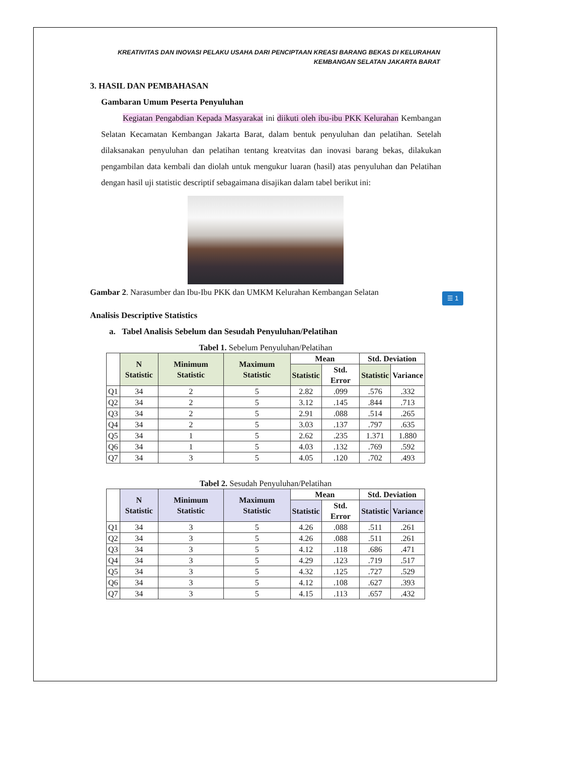KREATIVITAS DAN INOVASI PELAKU USAHA DARI PENCIPTAAN KREASI BARANG BEKAS DI KELURAHAN
KEMBANGAN SELATAN JAKARTA BARAT
3. HASIL DAN PEMBAHASAN
Gambaran Umum Peserta Penyuluhan
Kegiatan Pengabdian Kepada Masyarakat ini diikuti oleh ibu-ibu PKK Kelurahan Kembangan Selatan Kecamatan Kembangan Jakarta Barat, dalam bentuk penyuluhan dan pelatihan. Setelah dilaksanakan penyuluhan dan pelatihan tentang kreatvitas dan inovasi barang bekas, dilakukan pengambilan data kembali dan diolah untuk mengukur luaran (hasil) atas penyuluhan dan Pelatihan dengan hasil uji statistic descriptif sebagaimana disajikan dalam tabel berikut ini:
Gambar 2. Narasumber dan Ibu-Ibu PKK dan UMKM Kelurahan Kembangan Selatan
Analisis Descriptive Statistics
a. Tabel Analisis Sebelum dan Sesudah Penyuluhan/Pelatihan
Tabel 1. Sebelum Penyuluhan/Pelatihan
| | N Statistic | Minimum Statistic | Maximum Statistic | Mean | | Std. Deviation | |
| --- | --- | --- | --- | --- | --- | --- | --- |
| | | | | Statistic | Std. Error | Statistic | Variance |
| Q1 | 34 | 2 | 5 | 2.82 | .099 | .576 | .332 |
| Q2 | 34 | 2 | 5 | 3.12 | .145 | .844 | .713 |
| Q3 | 34 | 2 | 5 | 2.91 | .088 | .514 | .265 |
| Q4 | 34 | 2 | 5 | 3.03 | .137 | .797 | .635 |
| Q5 | 34 | 1 | 5 | 2.62 | .235 | 1.371 | 1.880 |
| Q6 | 34 | 1 | 5 | 4.03 | .132 | .769 | .592 |
| Q7 | 34 | 3 | 5 | 4.05 | .120 | .702 | .493 |
Tabel 2. Sesudah Penyuluhan/Pelatihan
| | N Statistic | Minimum Statistic | Maximum Statistic | Mean | | Std. Deviation | |
| --- | --- | --- | --- | --- | --- | --- | --- |
| | | | | Statistic | Std. Error | Statistic | Variance |
| Q1 | 34 | 3 | 5 | 4.26 | .088 | .511 | .261 |
| Q2 | 34 | 3 | 5 | 4.26 | .088 | .511 | .261 |
| Q3 | 34 | 3 | 5 | 4.12 | .118 | .686 | .471 |
| Q4 | 34 | 3 | 5 | 4.29 | .123 | .719 | .517 |
| Q5 | 34 | 3 | 5 | 4.32 | .125 | .727 | .529 |
| Q6 | 34 | 3 | 5 | 4.12 | .108 | .627 | .393 |
| Q7 | 34 | 3 | 5 | 4.15 | .113 | .657 | .432 |
☰ 1